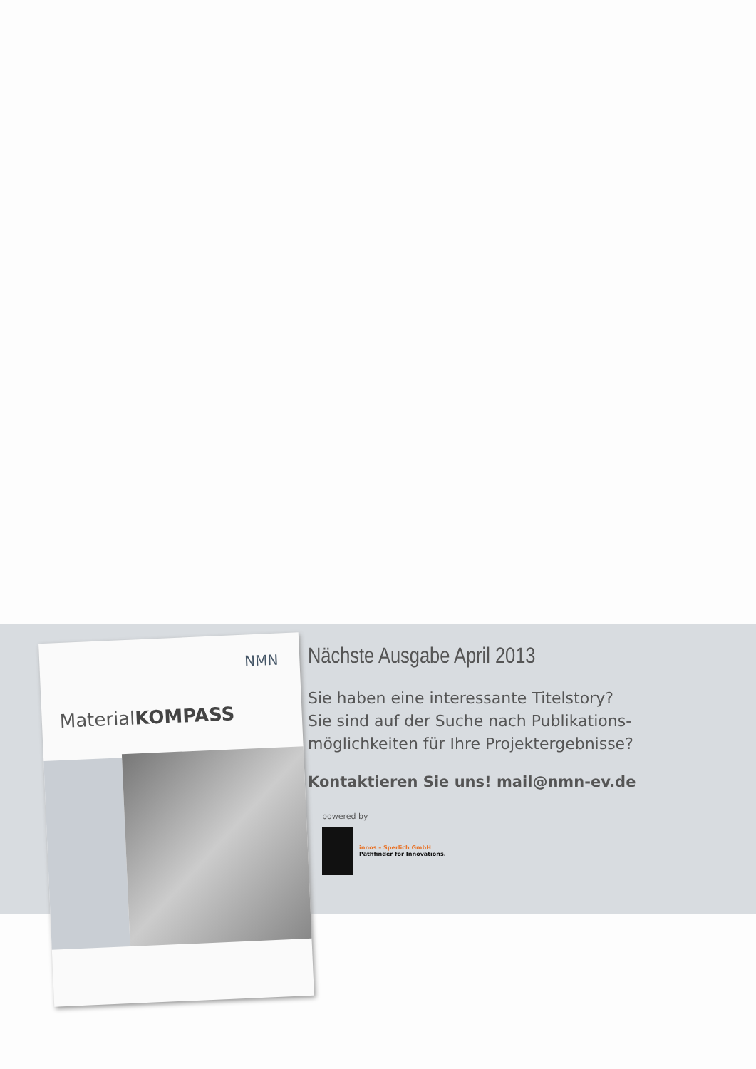NMN
MaterialKOMPASS
Nächste Ausgabe April 2013
Sie haben eine interessante Titelstory?
Sie sind auf der Suche nach Publikations-
möglichkeiten für Ihre Projektergebnisse?
Kontaktieren Sie uns! mail@nmn-ev.de
powered by
innos – Sperlich GmbH
Pathfinder for Innovations.